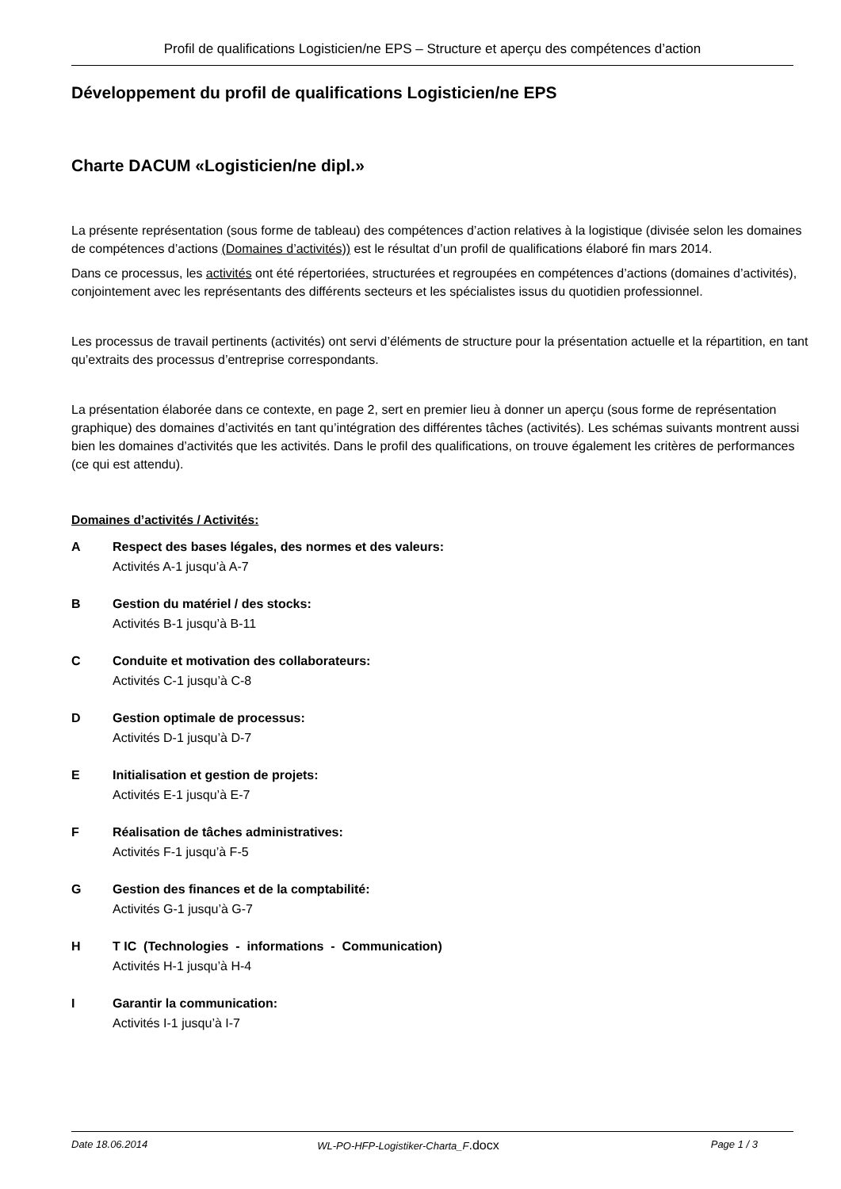Profil de qualifications Logisticien/ne EPS – Structure et aperçu des compétences d’action
Développement du profil de qualifications Logisticien/ne EPS
Charte DACUM «Logisticien/ne dipl.»
La présente représentation (sous forme de tableau) des compétences d’action relatives à la logistique (divisée selon les domaines de compétences d’actions (Domaines d’activités)) est le résultat d’un profil de qualifications élaboré fin mars 2014.
Dans ce processus, les activités ont été répertoriées, structurées et regroupées en compétences d’actions (domaines d’activités), conjointement avec les représentants des différents secteurs et les spécialistes issus du quotidien professionnel.
Les processus de travail pertinents (activités) ont servi d’éléments de structure pour la présentation actuelle et la répartition, en tant qu’extraits des processus d’entreprise correspondants.
La présentation élaborée dans ce contexte, en page 2, sert en premier lieu à donner un aperçu (sous forme de représentation graphique) des domaines d’activités en tant qu’intégration des différentes tâches (activités). Les schémas suivants montrent aussi bien les domaines d’activités que les activités. Dans le profil des qualifications, on trouve également les critères de performances (ce qui est attendu).
Domaines d’activités / Activités:
A Respect des bases légales, des normes et des valeurs:
Activités A-1 jusqu’à A-7
B Gestion du matériel / des stocks:
Activités B-1 jusqu’à B-11
C Conduite et motivation des collaborateurs:
Activités C-1 jusqu’à C-8
D Gestion optimale de processus:
Activités D-1 jusqu’à D-7
E Initialisation et gestion de projets:
Activités E-1 jusqu’à E-7
F Réalisation de tâches administratives:
Activités F-1 jusqu’à F-5
G Gestion des finances et de la comptabilité:
Activités G-1 jusqu’à G-7
H T IC (Technologies - informations - Communication)
Activités H-1 jusqu’à H-4
I Garantir la communication:
Activités I-1 jusqu’à I-7
Date 18.06.2014 WL-PO-HFP-Logistiker-Charta_F.docx Page 1 / 3